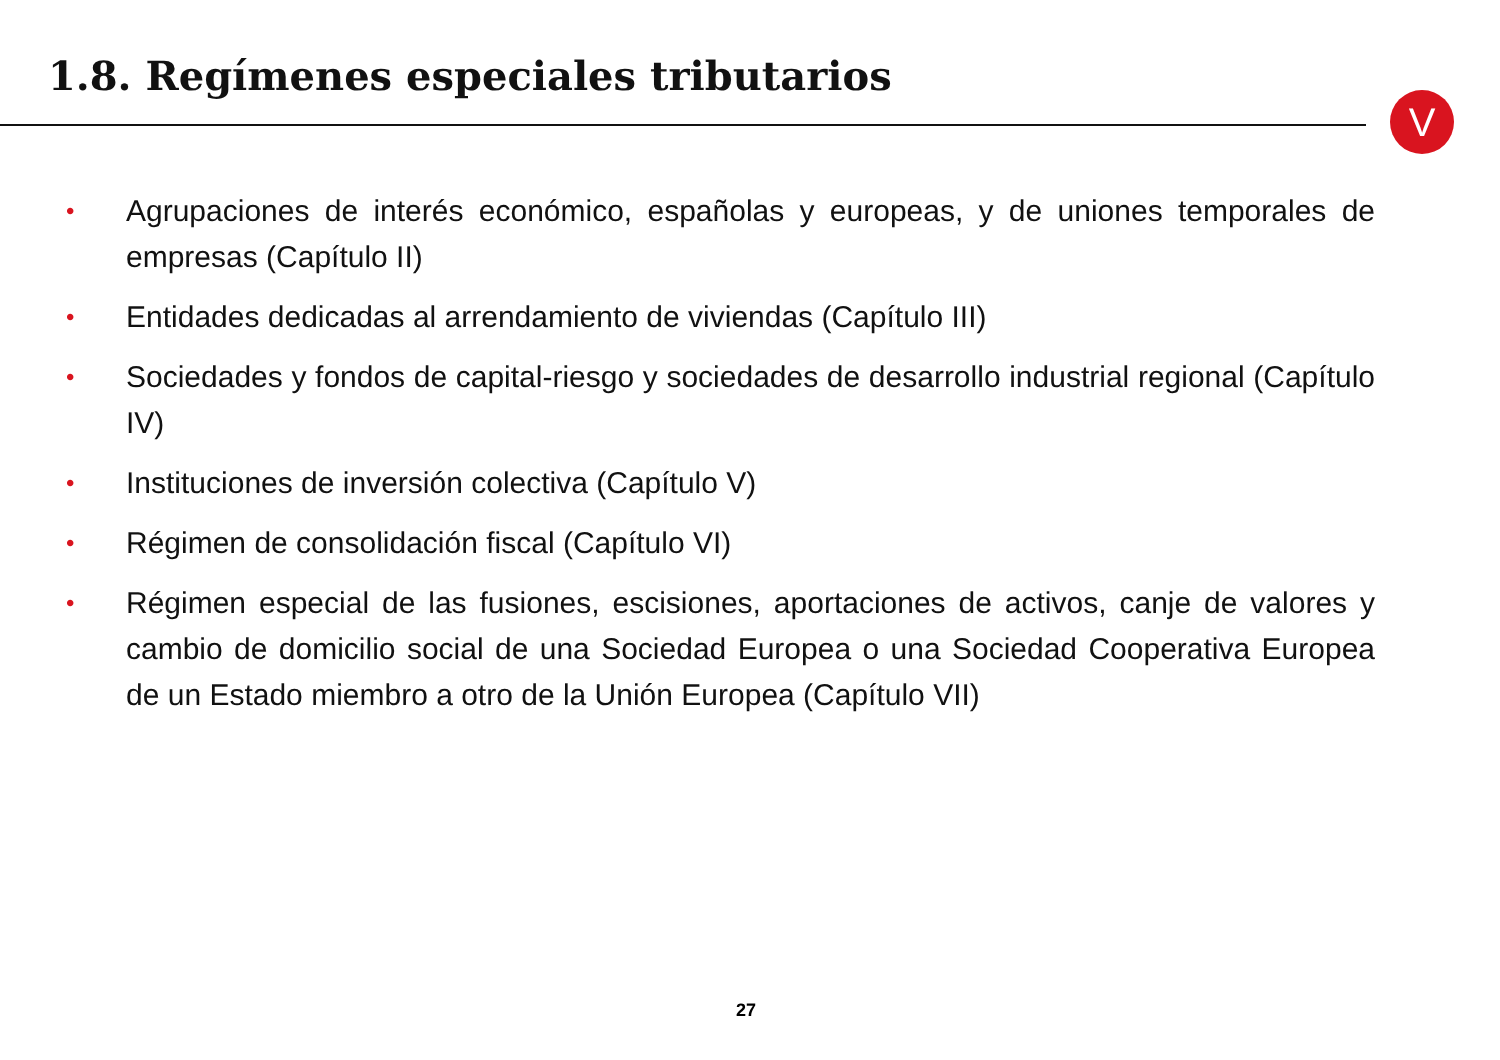1.8. Regímenes especiales tributarios
V
• Agrupaciones de interés económico, españolas y europeas, y de uniones temporales de empresas (Capítulo II)
• Entidades dedicadas al arrendamiento de viviendas (Capítulo III)
• Sociedades y fondos de capital-riesgo y sociedades de desarrollo industrial regional (Capítulo IV)
• Instituciones de inversión colectiva (Capítulo V)
• Régimen de consolidación fiscal (Capítulo VI)
• Régimen especial de las fusiones, escisiones, aportaciones de activos, canje de valores y cambio de domicilio social de una Sociedad Europea o una Sociedad Cooperativa Europea de un Estado miembro a otro de la Unión Europea (Capítulo VII)
27